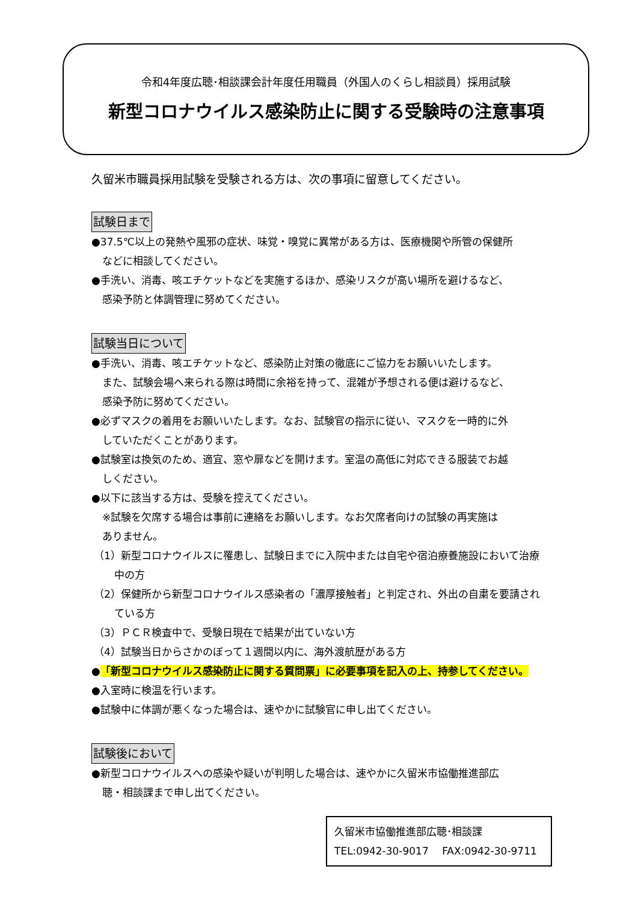令和4年度広聴･相談課会計年度任用職員（外国人のくらし相談員）採用試験
新型コロナウイルス感染防止に関する受験時の注意事項
久留米市職員採用試験を受験される方は、次の事項に留意してください。
試験日まで
●37.5℃以上の発熱や風邪の症状、味覚・嗅覚に異常がある方は、医療機関や所管の保健所
などに相談してください。
●手洗い、消毒、咳エチケットなどを実施するほか、感染リスクが高い場所を避けるなど、
感染予防と体調管理に努めてください。
試験当日について
●手洗い、消毒、咳エチケットなど、感染防止対策の徹底にご協力をお願いいたします。
また、試験会場へ来られる際は時間に余裕を持って、混雑が予想される便は避けるなど、
感染予防に努めてください。
●必ずマスクの着用をお願いいたします。なお、試験官の指示に従い、マスクを一時的に外
していただくことがあります。
●試験室は換気のため、適宜、窓や扉などを開けます。室温の高低に対応できる服装でお越
しください。
●以下に該当する方は、受験を控えてください。
※試験を欠席する場合は事前に連絡をお願いします。なお欠席者向けの試験の再実施は
ありません。
（1）新型コロナウイルスに罹患し、試験日までに入院中または自宅や宿泊療養施設において治療中の方
（2）保健所から新型コロナウイルス感染者の「濃厚接触者」と判定され、外出の自粛を要請されている方
（3）ＰＣＲ検査中で、受験日現在で結果が出ていない方
（4）試験当日からさかのぼって１週間以内に、海外渡航歴がある方
●「新型コロナウイルス感染防止に関する質問票」に必要事項を記入の上、持参してください。
●入室時に検温を行います。
●試験中に体調が悪くなった場合は、速やかに試験官に申し出てください。
試験後において
●新型コロナウイルスへの感染や疑いが判明した場合は、速やかに久留米市協働推進部広
聴・相談課まで申し出てください。
久留米市協働推進部広聴･相談課
TEL:0942-30-9017　 FAX:0942-30-9711